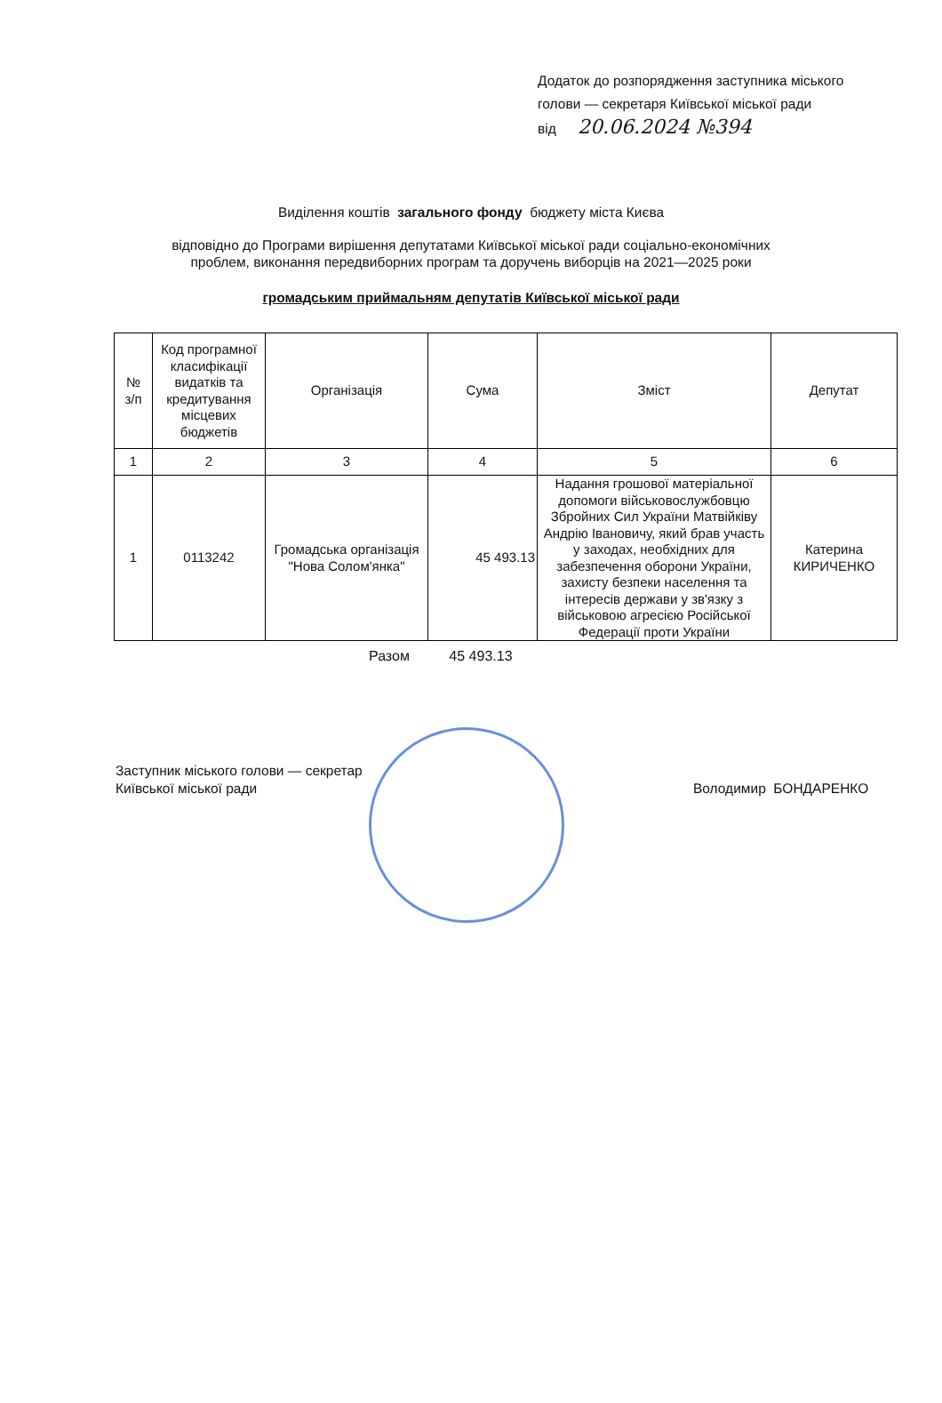Додаток до розпорядження заступника міського
голови — секретаря Київської міської ради
від 20.06.2024 №394
Виділення коштів загального фонду бюджету міста Києва
відповідно до Програми вирішення депутатами Київської міської ради соціально-економічних
проблем, виконання передвиборних програм та доручень виборців на 2021—2025 роки
громадським приймальням депутатів Київської міської ради
| № з/п | Код програмної класифікації видатків та кредитування місцевих бюджетів | Організація | Сума | Зміст | Депутат |
| --- | --- | --- | --- | --- | --- |
| 1 | 2 | 3 | 4 | 5 | 6 |
| 1 | 0113242 | Громадська організація "Нова Солом'янка" | 45 493.13 | Надання грошової матеріальної допомоги військовослужбовцю Збройних Сил України Матвійківу Андрію Івановичу, який брав участь у заходах, необхідних для забезпечення оборони України, захисту безпеки населення та інтересів держави у зв'язку з військовою агресією Російської Федерації проти України | Катерина КИРИЧЕНКО |
Разом 45 493.13
Заступник міського голови — секретар
Київської міської ради
Володимир БОНДАРЕНКО